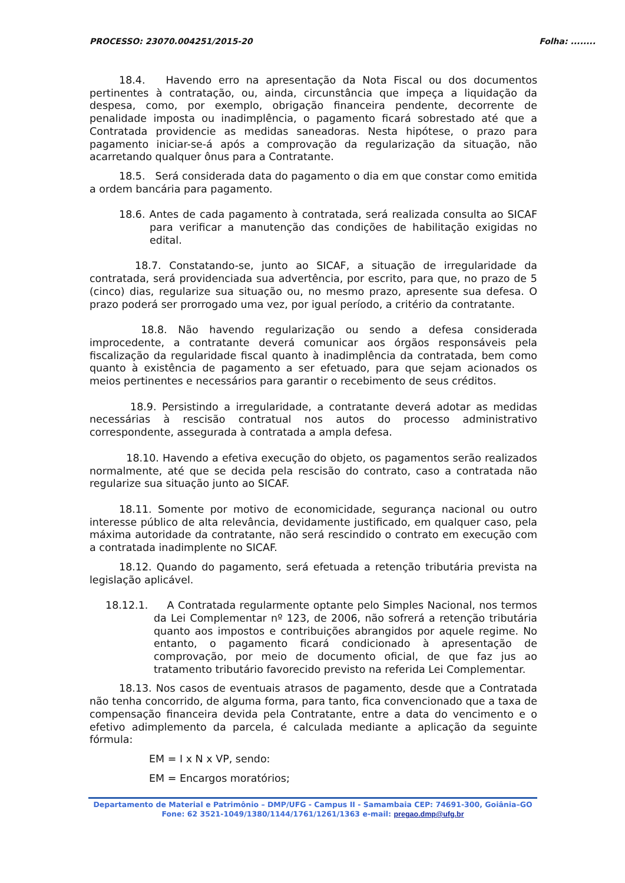PROCESSO: 23070.004251/2015-20 Folha: ........
18.4. Havendo erro na apresentação da Nota Fiscal ou dos documentos pertinentes à contratação, ou, ainda, circunstância que impeça a liquidação da despesa, como, por exemplo, obrigação financeira pendente, decorrente de penalidade imposta ou inadimplência, o pagamento ficará sobrestado até que a Contratada providencie as medidas saneadoras. Nesta hipótese, o prazo para pagamento iniciar-se-á após a comprovação da regularização da situação, não acarretando qualquer ônus para a Contratante.
18.5. Será considerada data do pagamento o dia em que constar como emitida a ordem bancária para pagamento.
18.6. Antes de cada pagamento à contratada, será realizada consulta ao SICAF para verificar a manutenção das condições de habilitação exigidas no edital.
18.7. Constatando-se, junto ao SICAF, a situação de irregularidade da contratada, será providenciada sua advertência, por escrito, para que, no prazo de 5 (cinco) dias, regularize sua situação ou, no mesmo prazo, apresente sua defesa. O prazo poderá ser prorrogado uma vez, por igual período, a critério da contratante.
18.8. Não havendo regularização ou sendo a defesa considerada improcedente, a contratante deverá comunicar aos órgãos responsáveis pela fiscalização da regularidade fiscal quanto à inadimplência da contratada, bem como quanto à existência de pagamento a ser efetuado, para que sejam acionados os meios pertinentes e necessários para garantir o recebimento de seus créditos.
18.9. Persistindo a irregularidade, a contratante deverá adotar as medidas necessárias à rescisão contratual nos autos do processo administrativo correspondente, assegurada à contratada a ampla defesa.
18.10. Havendo a efetiva execução do objeto, os pagamentos serão realizados normalmente, até que se decida pela rescisão do contrato, caso a contratada não regularize sua situação junto ao SICAF.
18.11. Somente por motivo de economicidade, segurança nacional ou outro interesse público de alta relevância, devidamente justificado, em qualquer caso, pela máxima autoridade da contratante, não será rescindido o contrato em execução com a contratada inadimplente no SICAF.
18.12. Quando do pagamento, será efetuada a retenção tributária prevista na legislação aplicável.
18.12.1. A Contratada regularmente optante pelo Simples Nacional, nos termos da Lei Complementar nº 123, de 2006, não sofrerá a retenção tributária quanto aos impostos e contribuições abrangidos por aquele regime. No entanto, o pagamento ficará condicionado à apresentação de comprovação, por meio de documento oficial, de que faz jus ao tratamento tributário favorecido previsto na referida Lei Complementar.
18.13. Nos casos de eventuais atrasos de pagamento, desde que a Contratada não tenha concorrido, de alguma forma, para tanto, fica convencionado que a taxa de compensação financeira devida pela Contratante, entre a data do vencimento e o efetivo adimplemento da parcela, é calculada mediante a aplicação da seguinte fórmula:
EM = I x N x VP, sendo:
EM = Encargos moratórios;
Departamento de Material e Patrimônio – DMP/UFG - Campus II - Samambaia CEP: 74691-300, Goiânia–GO
Fone: 62 3521-1049/1380/1144/1761/1261/1363 e-mail: pregao.dmp@ufg.br